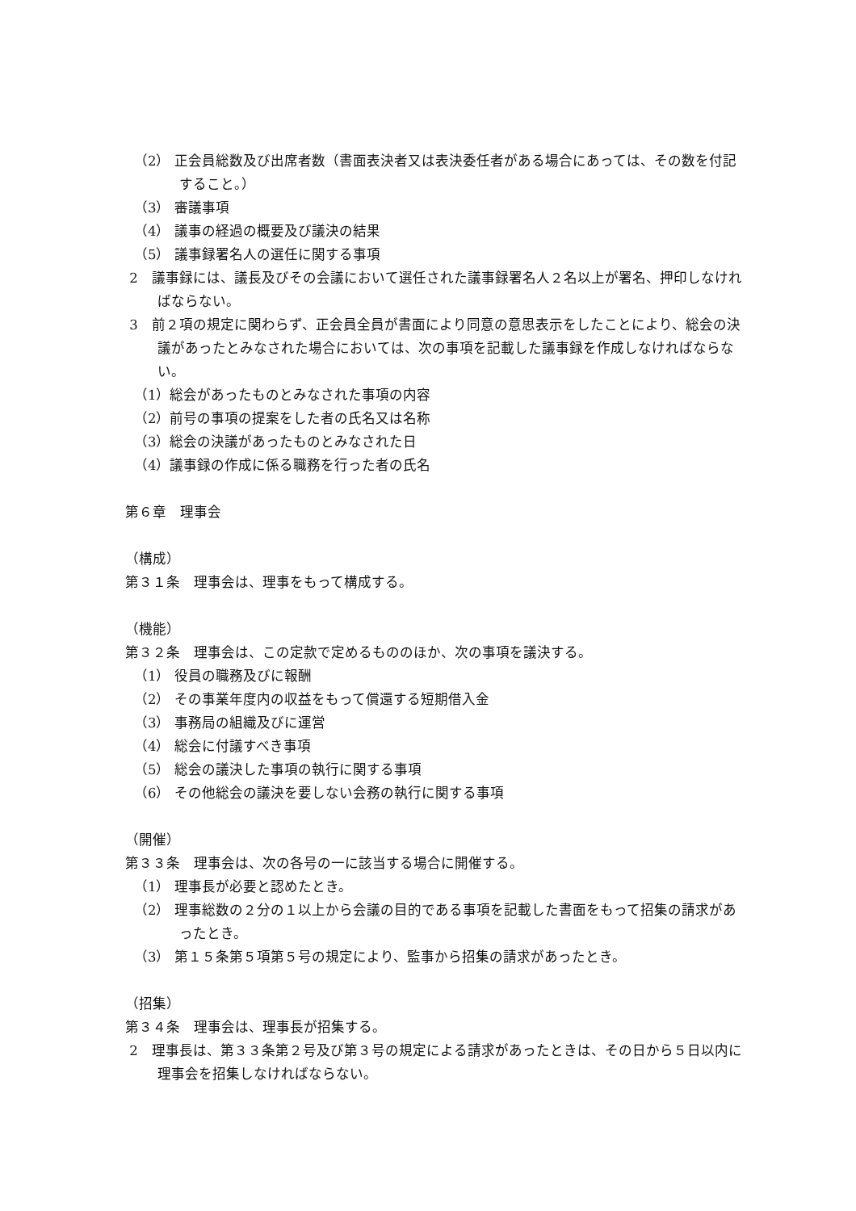（2） 正会員総数及び出席者数（書面表決者又は表決委任者がある場合にあっては、その数を付記すること。）
（3） 審議事項
（4） 議事の経過の概要及び議決の結果
（5） 議事録署名人の選任に関する事項
2　議事録には、議長及びその会議において選任された議事録署名人２名以上が署名、押印しなければならない。
3　前２項の規定に関わらず、正会員全員が書面により同意の意思表示をしたことにより、総会の決議があったとみなされた場合においては、次の事項を記載した議事録を作成しなければならない。
（1）総会があったものとみなされた事項の内容
（2）前号の事項の提案をした者の氏名又は名称
（3）総会の決議があったものとみなされた日
（4）議事録の作成に係る職務を行った者の氏名
第６章　理事会
（構成）
第３１条　理事会は、理事をもって構成する。
（機能）
第３２条　理事会は、この定款で定めるもののほか、次の事項を議決する。
（1） 役員の職務及びに報酬
（2） その事業年度内の収益をもって償還する短期借入金
（3） 事務局の組織及びに運営
（4） 総会に付議すべき事項
（5） 総会の議決した事項の執行に関する事項
（6） その他総会の議決を要しない会務の執行に関する事項
（開催）
第３３条　理事会は、次の各号の一に該当する場合に開催する。
（1） 理事長が必要と認めたとき。
（2） 理事総数の２分の１以上から会議の目的である事項を記載した書面をもって招集の請求があったとき。
（3） 第１５条第５項第５号の規定により、監事から招集の請求があったとき。
（招集）
第３４条　理事会は、理事長が招集する。
2　理事長は、第３３条第２号及び第３号の規定による請求があったときは、その日から５日以内に理事会を招集しなければならない。